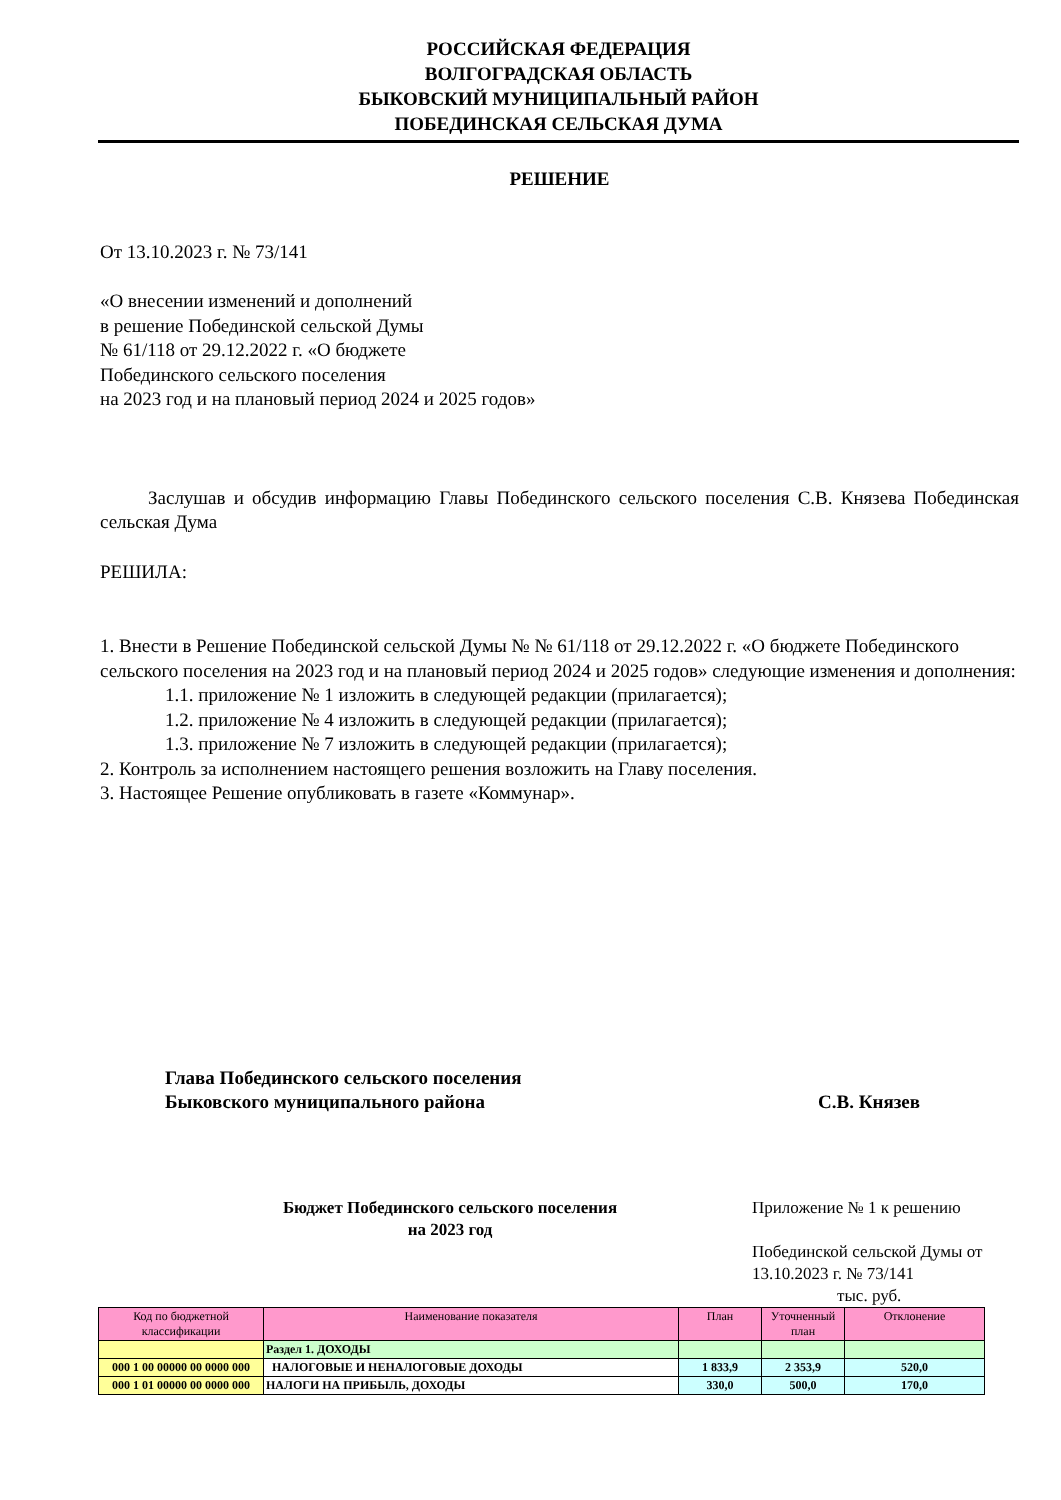РОССИЙСКАЯ ФЕДЕРАЦИЯ
ВОЛГОГРАДСКАЯ ОБЛАСТЬ
БЫКОВСКИЙ МУНИЦИПАЛЬНЫЙ РАЙОН
ПОБЕДИНСКАЯ СЕЛЬСКАЯ ДУМА
РЕШЕНИЕ
От 13.10.2023 г. № 73/141
«О внесении изменений и дополнений
в решение Побединской сельской Думы
№ 61/118 от 29.12.2022 г. «О бюджете
Побединского сельского поселения
на 2023 год и на плановый период 2024 и 2025 годов»
Заслушав и обсудив информацию Главы Побединского сельского поселения С.В. Князева Побединская сельская Дума
РЕШИЛА:
1. Внести в Решение Побединской сельской Думы № № 61/118 от 29.12.2022 г. «О бюджете Побединского сельского поселения на 2023 год и на плановый период 2024 и 2025 годов» следующие изменения и дополнения:
1.1. приложение № 1 изложить в следующей редакции (прилагается);
1.2. приложение № 4 изложить в следующей редакции (прилагается);
1.3. приложение № 7 изложить в следующей редакции (прилагается);
2. Контроль за исполнением настоящего решения возложить на Главу поселения.
3. Настоящее Решение опубликовать в газете «Коммунар».
Глава Побединского сельского поселения
Быковского муниципального района
С.В. Князев
Бюджет Побединского сельского поселения
на 2023 год
Приложение № 1 к решению
Побединской сельской Думы от
13.10.2023 г. № 73/141
тыс. руб.
| Код по бюджетной классификации | Наименование показателя | План | Уточненный план | Отклонение |
| | Раздел 1. ДОХОДЫ | | | |
| 000 1 00 00000 00 0000 000 | НАЛОГОВЫЕ И НЕНАЛОГОВЫЕ ДОХОДЫ | 1 833,9 | 2 353,9 | 520,0 |
| 000 1 01 00000 00 0000 000 | НАЛОГИ НА ПРИБЫЛЬ, ДОХОДЫ | 330,0 | 500,0 | 170,0 |